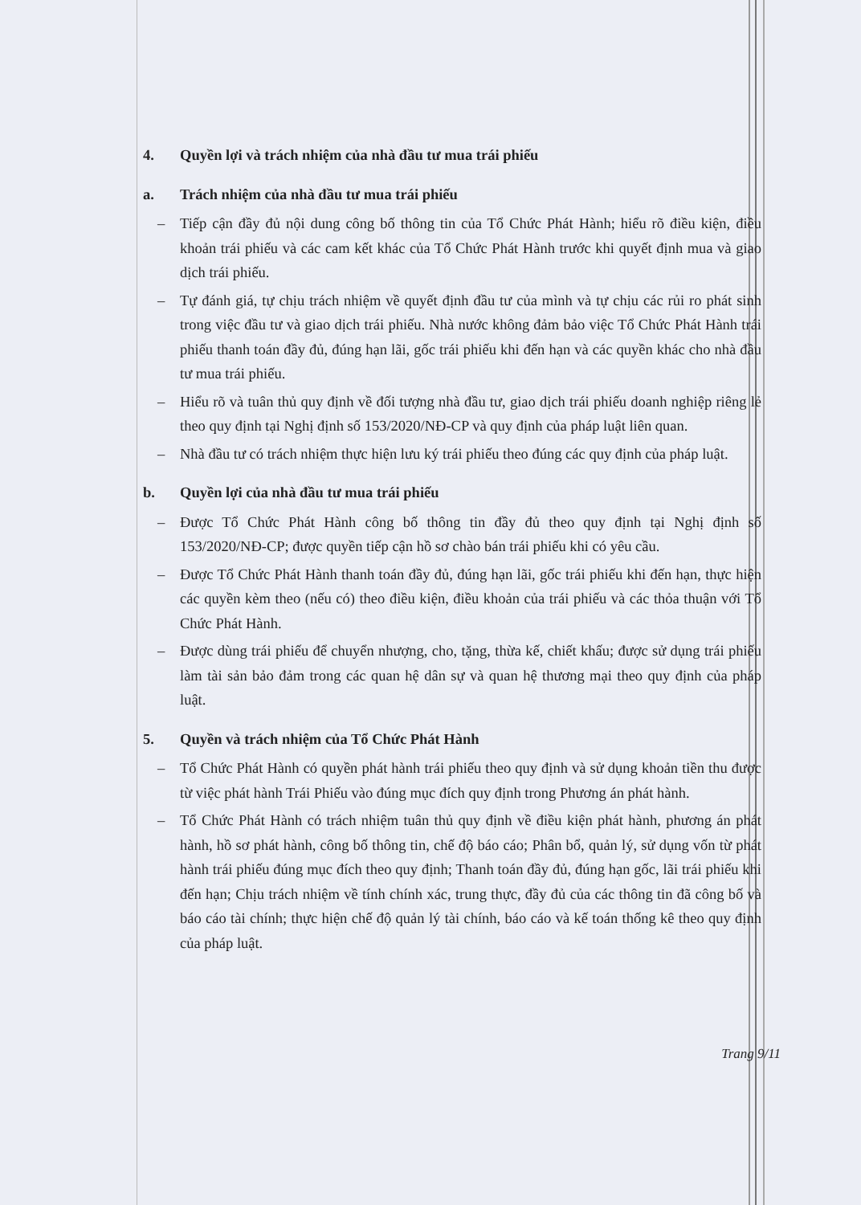4. Quyền lợi và trách nhiệm của nhà đầu tư mua trái phiếu
a. Trách nhiệm của nhà đầu tư mua trái phiếu
– Tiếp cận đầy đủ nội dung công bố thông tin của Tổ Chức Phát Hành; hiểu rõ điều kiện, điều khoản trái phiếu và các cam kết khác của Tổ Chức Phát Hành trước khi quyết định mua và giao dịch trái phiếu.
– Tự đánh giá, tự chịu trách nhiệm về quyết định đầu tư của mình và tự chịu các rủi ro phát sinh trong việc đầu tư và giao dịch trái phiếu. Nhà nước không đảm bảo việc Tổ Chức Phát Hành trái phiếu thanh toán đầy đủ, đúng hạn lãi, gốc trái phiếu khi đến hạn và các quyền khác cho nhà đầu tư mua trái phiếu.
– Hiểu rõ và tuân thủ quy định về đối tượng nhà đầu tư, giao dịch trái phiếu doanh nghiệp riêng lẻ theo quy định tại Nghị định số 153/2020/NĐ-CP và quy định của pháp luật liên quan.
– Nhà đầu tư có trách nhiệm thực hiện lưu ký trái phiếu theo đúng các quy định của pháp luật.
b. Quyền lợi của nhà đầu tư mua trái phiếu
– Được Tổ Chức Phát Hành công bố thông tin đầy đủ theo quy định tại Nghị định số 153/2020/NĐ-CP; được quyền tiếp cận hồ sơ chào bán trái phiếu khi có yêu cầu.
– Được Tổ Chức Phát Hành thanh toán đầy đủ, đúng hạn lãi, gốc trái phiếu khi đến hạn, thực hiện các quyền kèm theo (nếu có) theo điều kiện, điều khoản của trái phiếu và các thỏa thuận với Tổ Chức Phát Hành.
– Được dùng trái phiếu để chuyển nhượng, cho, tặng, thừa kế, chiết khấu; được sử dụng trái phiếu làm tài sản bảo đảm trong các quan hệ dân sự và quan hệ thương mại theo quy định của pháp luật.
5. Quyền và trách nhiệm của Tổ Chức Phát Hành
– Tổ Chức Phát Hành có quyền phát hành trái phiếu theo quy định và sử dụng khoản tiền thu được từ việc phát hành Trái Phiếu vào đúng mục đích quy định trong Phương án phát hành.
– Tổ Chức Phát Hành có trách nhiệm tuân thủ quy định về điều kiện phát hành, phương án phát hành, hồ sơ phát hành, công bố thông tin, chế độ báo cáo; Phân bổ, quản lý, sử dụng vốn từ phát hành trái phiếu đúng mục đích theo quy định; Thanh toán đầy đủ, đúng hạn gốc, lãi trái phiếu khi đến hạn; Chịu trách nhiệm về tính chính xác, trung thực, đầy đủ của các thông tin đã công bố và báo cáo tài chính; thực hiện chế độ quản lý tài chính, báo cáo và kế toán thống kê theo quy định của pháp luật.
Trang 9/11